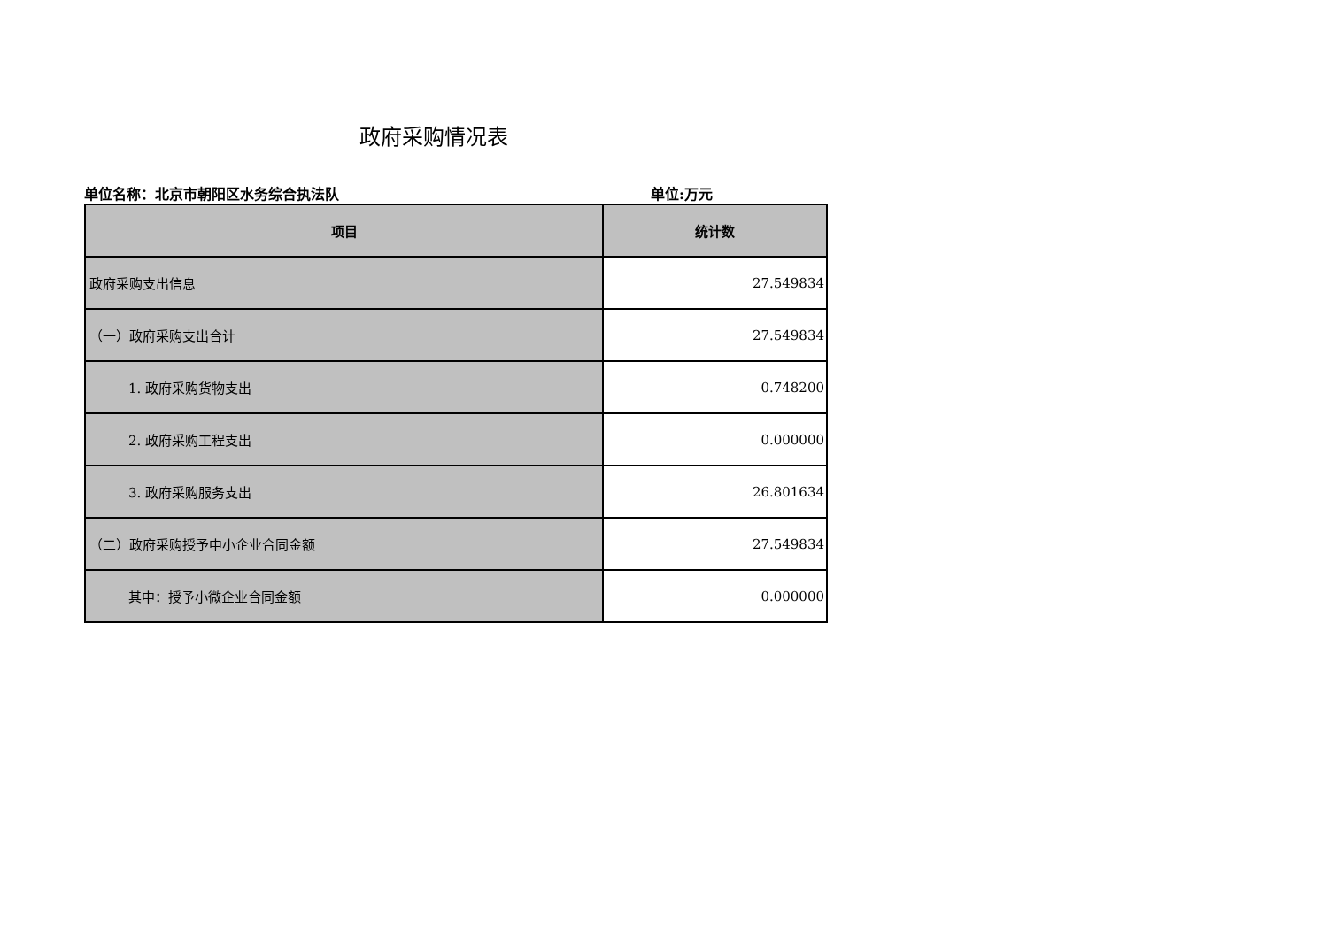政府采购情况表
单位名称：北京市朝阳区水务综合执法队 单位:万元
| 项目 | 统计数 |
| --- | --- |
| 政府采购支出信息 | 27.549834 |
| （一）政府采购支出合计 | 27.549834 |
| 1. 政府采购货物支出 | 0.748200 |
| 2. 政府采购工程支出 | 0.000000 |
| 3. 政府采购服务支出 | 26.801634 |
| （二）政府采购授予中小企业合同金额 | 27.549834 |
| 其中：授予小微企业合同金额 | 0.000000 |